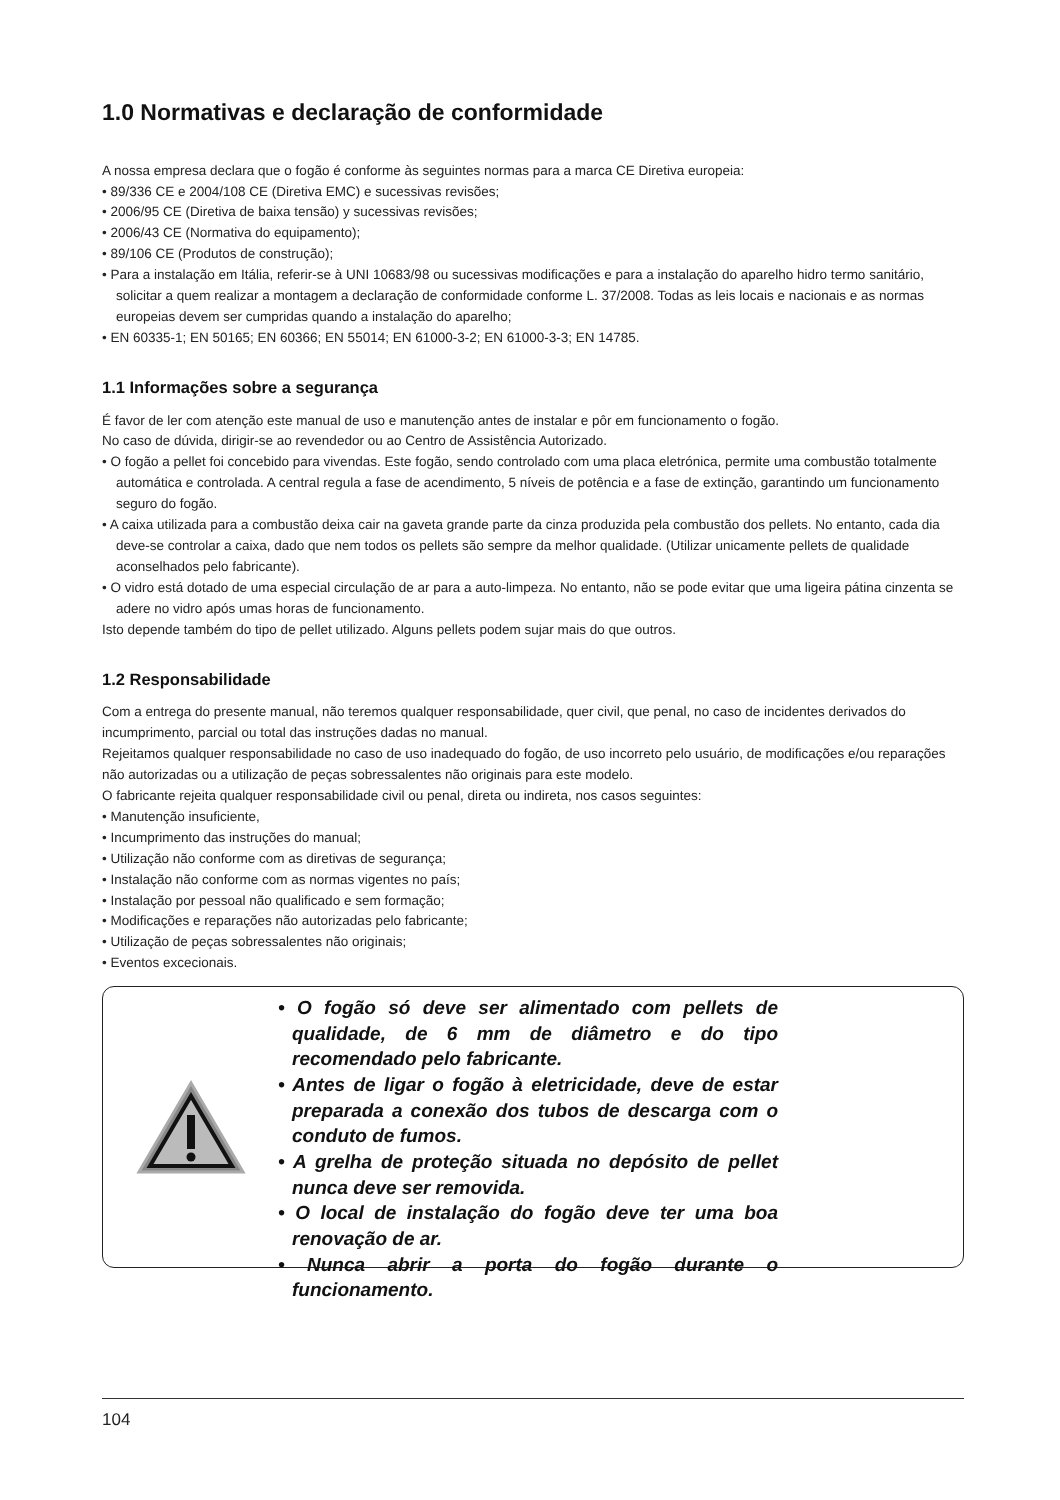1.0 Normativas e declaração de conformidade
A nossa empresa declara que o fogão é conforme às seguintes normas para a marca CE Diretiva europeia:
• 89/336 CE e 2004/108 CE (Diretiva EMC) e sucessivas revisões;
• 2006/95 CE (Diretiva de baixa tensão) y sucessivas revisões;
• 2006/43 CE (Normativa do equipamento);
• 89/106 CE (Produtos de construção);
• Para a instalação em Itália, referir-se à UNI 10683/98 ou sucessivas modificações e para a instalação do aparelho hidro termo sanitário, solicitar a quem realizar a montagem a declaração de conformidade conforme L. 37/2008. Todas as leis locais e nacionais e as normas europeias devem ser cumpridas quando a instalação do aparelho;
• EN 60335-1; EN 50165; EN 60366; EN 55014; EN 61000-3-2; EN 61000-3-3; EN 14785.
1.1 Informações sobre a segurança
É favor de ler com atenção este manual de uso e manutenção antes de instalar e pôr em funcionamento o fogão.
No caso de dúvida, dirigir-se ao revendedor ou ao Centro de Assistência Autorizado.
• O fogão a pellet foi concebido para vivendas. Este fogão, sendo controlado com uma placa eletrónica, permite uma combustão totalmente automática e controlada. A central regula a fase de acendimento, 5 níveis de potência e a fase de extinção, garantindo um funcionamento seguro do fogão.
• A caixa utilizada para a combustão deixa cair na gaveta grande parte da cinza produzida pela combustão dos pellets. No entanto, cada dia deve-se controlar a caixa, dado que nem todos os pellets são sempre da melhor qualidade. (Utilizar unicamente pellets de qualidade aconselhados pelo fabricante).
• O vidro está dotado de uma especial circulação de ar para a auto-limpeza. No entanto, não se pode evitar que uma ligeira pátina cinzenta se adere no vidro após umas horas de funcionamento.
Isto depende também do tipo de pellet utilizado. Alguns pellets podem sujar mais do que outros.
1.2 Responsabilidade
Com a entrega do presente manual, não teremos qualquer responsabilidade, quer civil, que penal, no caso de incidentes derivados do incumprimento, parcial ou total das instruções dadas no manual.
Rejeitamos qualquer responsabilidade no caso de uso inadequado do fogão, de uso incorreto pelo usuário, de modificações e/ou reparações não autorizadas ou a utilização de peças sobressalentes não originais para este modelo.
O fabricante rejeita qualquer responsabilidade civil ou penal, direta ou indireta, nos casos seguintes:
• Manutenção insuficiente,
• Incumprimento das instruções do manual;
• Utilização não conforme com as diretivas de segurança;
• Instalação não conforme com as normas vigentes no país;
• Instalação por pessoal não qualificado e sem formação;
• Modificações e reparações não autorizadas pelo fabricante;
• Utilização de peças sobressalentes não originais;
• Eventos excecionais.
• O fogão só deve ser alimentado com pellets de qualidade, de 6 mm de diâmetro e do tipo recomendado pelo fabricante.
• Antes de ligar o fogão à eletricidade, deve de estar preparada a conexão dos tubos de descarga com o conduto de fumos.
• A grelha de proteção situada no depósito de pellet nunca deve ser removida.
• O local de instalação do fogão deve ter uma boa renovação de ar.
• Nunca abrir a porta do fogão durante o funcionamento.
104